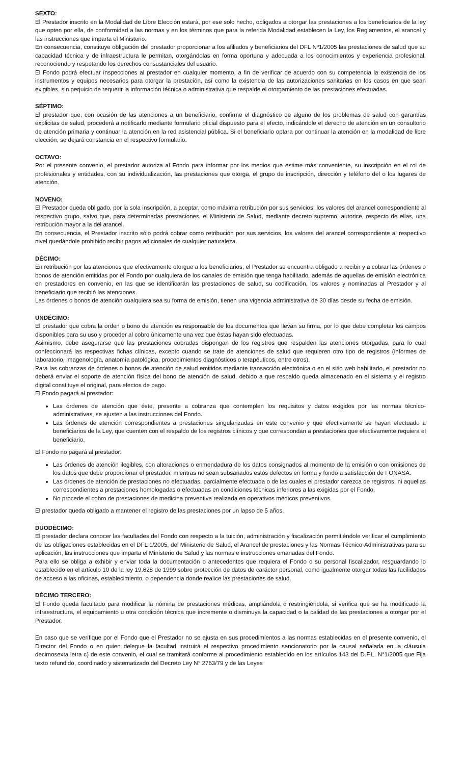SEXTO:
El Prestador inscrito en la Modalidad de Libre Elección estará, por ese solo hecho, obligados a otorgar las prestaciones a los beneficiarios de la ley que opten por ella, de conformidad a las normas y en los términos que para la referida Modalidad establecen la Ley, los Reglamentos, el arancel y las instrucciones que imparta el Ministerio.
En consecuencia, constituye obligación del prestador proporcionar a los afiliados y beneficiarios del DFL Nº1/2005 las prestaciones de salud que su capacidad técnica y de infraestructura le permitan, otorgándolas en forma oportuna y adecuada a los conocimientos y experiencia profesional, reconociendo y respetando los derechos consustanciales del usuario.
El Fondo podrá efectuar inspecciones al prestador en cualquier momento, a fin de verificar de acuerdo con su competencia la existencia de los instrumentos y equipos necesarios para otorgar la prestación, así como la existencia de las autorizaciones sanitarias en los casos en que sean exigibles, sin perjuicio de requerir la información técnica o administrativa que respalde el otorgamiento de las prestaciones efectuadas.
SÉPTIMO:
El prestador que, con ocasión de las atenciones a un beneficiario, confirme el diagnóstico de alguno de los problemas de salud con garantías explicitas de salud, procederá a notificarlo mediante formulario oficial dispuesto para el efecto, indicándole el derecho de atención en un consultorio de atención primaria y continuar la atención en la red asistencial pública. Si el beneficiario optara por continuar la atención en la modalidad de libre elección, se dejará constancia en el respectivo formulario.
OCTAVO:
Por el presente convenio, el prestador autoriza al Fondo para informar por los medios que estime más conveniente, su inscripción en el rol de profesionales y entidades, con su individualización, las prestaciones que otorga, el grupo de inscripción, dirección y teléfono del o los lugares de atención.
NOVENO:
El Prestador queda obligado, por la sola inscripción, a aceptar, como máxima retribución por sus servicios, los valores del arancel correspondiente al respectivo grupo, salvo que, para determinadas prestaciones, el Ministerio de Salud, mediante decreto supremo, autorice, respecto de ellas, una retribución mayor a la del arancel.
En consecuencia, el Prestador inscrito sólo podrá cobrar como retribución por sus servicios, los valores del arancel correspondiente al respectivo nivel quedándole prohibido recibir pagos adicionales de cualquier naturaleza.
DÉCIMO:
En retribución por las atenciones que efectivamente otorgue a los beneficiarios, el Prestador se encuentra obligado a recibir y a cobrar las órdenes o bonos de atención emitidas por el Fondo por cualquiera de los canales de emisión que tenga habilitado, además de aquellas de emisión electrónica en prestadores en convenio, en las que se identificarán las prestaciones de salud, su codificación, los valores y nominadas al Prestador y al beneficiario que recibió las atenciones.
Las órdenes o bonos de atención cualquiera sea su forma de emisión, tienen una vigencia administrativa de 30 días desde su fecha de emisión.
UNDÉCIMO:
El prestador que cobra la orden o bono de atención es responsable de los documentos que llevan su firma, por lo que debe completar los campos disponibles para su uso y proceder al cobro únicamente una vez que éstas hayan sido efectuadas.
Asimismo, debe asegurarse que las prestaciones cobradas dispongan de los registros que respalden las atenciones otorgadas, para lo cual confeccionará las respectivas fichas clínicas, excepto cuando se trate de atenciones de salud que requieren otro tipo de registros (informes de laboratorio, imagenología, anatomía patológica, procedimientos diagnósticos o terapéuticos, entre otros).
Para las cobranzas de órdenes o bonos de atención de salud emitidos mediante transacción electrónica o en el sitio web habilitado, el prestador no deberá enviar el soporte de atención física del bono de atención de salud, debido a que respaldo queda almacenado en el sistema y el registro digital constituye el original, para efectos de pago.
El Fondo pagará al prestador:
Las órdenes de atención que éste, presente a cobranza que contemplen los requisitos y datos exigidos por las normas técnico-administrativas, se ajusten a las instrucciones del Fondo.
Las órdenes de atención correspondientes a prestaciones singularizadas en este convenio y que efectivamente se hayan efectuado a beneficiarios de la Ley, que cuenten con el respaldo de los registros clínicos y que correspondan a prestaciones que efectivamente requiera el beneficiario.
El Fondo no pagará al prestador:
Las órdenes de atención ilegibles, con alteraciones o enmendadura de los datos consignados al momento de la emisión o con omisiones de los datos que debe proporcionar el prestador, mientras no sean subsanados estos defectos en forma y fondo a satisfacción de FONASA.
Las órdenes de atención de prestaciones no efectuadas, parcialmente efectuada o de las cuales el prestador carezca de registros, ni aquellas correspondientes a prestaciones homologadas o efectuadas en condiciones técnicas inferiores a las exigidas por el Fondo.
No procede el cobro de prestaciones de medicina preventiva realizada en operativos médicos preventivos.
El prestador queda obligado a mantener el registro de las prestaciones por un lapso de 5 años.
DUODÉCIMO:
El prestador declara conocer las facultades del Fondo con respecto a la tuición, administración y fiscalización permitiéndole verificar el cumplimiento de las obligaciones establecidas en el DFL 1/2005, del Ministerio de Salud, el Arancel de prestaciones y las Normas Técnico-Administrativas para su aplicación, las instrucciones que imparta el Ministerio de Salud y las normas e instrucciones emanadas del Fondo.
Para ello se obliga a exhibir y enviar toda la documentación o antecedentes que requiera el Fondo o su personal fiscalizador, resguardando lo establecido en el artículo 10 de la ley 19.628 de 1999 sobre protección de datos de carácter personal, como igualmente otorgar todas las facilidades de acceso a las oficinas, establecimiento, o dependencia donde realice las prestaciones de salud.
DÉCIMO TERCERO:
El Fondo queda facultado para modificar la nómina de prestaciones médicas, ampliándola o restringiéndola, si verifica que se ha modificado la infraestructura, el equipamiento u otra condición técnica que incremente o disminuya la capacidad o la calidad de las prestaciones a otorgar por el Prestador.
En caso que se verifique por el Fondo que el Prestador no se ajusta en sus procedimientos a las normas establecidas en el presente convenio, el Director del Fondo o en quien delegue la facultad instruirá el respectivo procedimiento sancionatorio por la causal señalada en la cláusula decimosexta letra c) de este convenio, el cual se tramitará conforme al procedimiento establecido en los artículos 143 del D.F.L. N°1/2005 que Fija texto refundido, coordinado y sistematizado del Decreto Ley N° 2763/79 y de las Leyes